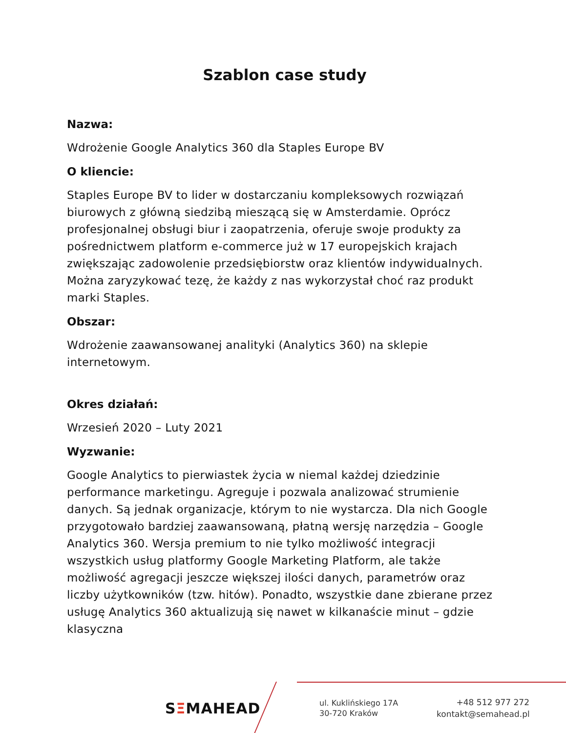Szablon case study
Nazwa:
Wdrożenie Google Analytics 360 dla Staples Europe BV
O kliencie:
Staples Europe BV to lider w dostarczaniu kompleksowych rozwiązań biurowych z główną siedzibą mieszącą się w Amsterdamie. Oprócz profesjonalnej obsługi biur i zaopatrzenia, oferuje swoje produkty za pośrednictwem platform e-commerce już w 17 europejskich krajach zwiększając zadowolenie przedsiębiorstw oraz klientów indywidualnych. Można zaryzykować tezę, że każdy z nas wykorzystał choć raz produkt marki Staples.
Obszar:
Wdrożenie zaawansowanej analityki (Analytics 360) na sklepie internetowym.
Okres działań:
Wrzesień 2020 – Luty 2021
Wyzwanie:
Google Analytics to pierwiastek życia w niemal każdej dziedzinie performance marketingu. Agreguje i pozwala analizować strumienie danych. Są jednak organizacje, którym to nie wystarcza. Dla nich Google przygotowało bardziej zaawansowaną, płatną wersję narzędzia – Google Analytics 360. Wersja premium to nie tylko możliwość integracji wszystkich usług platformy Google Marketing Platform, ale także możliwość agregacji jeszcze większej ilości danych, parametrów oraz liczby użytkowników (tzw. hitów). Ponadto, wszystkie dane zbierane przez usługę Analytics 360 aktualizują się nawet w kilkanaście minut – gdzie klasyczna
SΞMAHEAD
ul. Kuklińskiego 17A
30-720 Kraków
+48 512 977 272
kontakt@semahead.pl